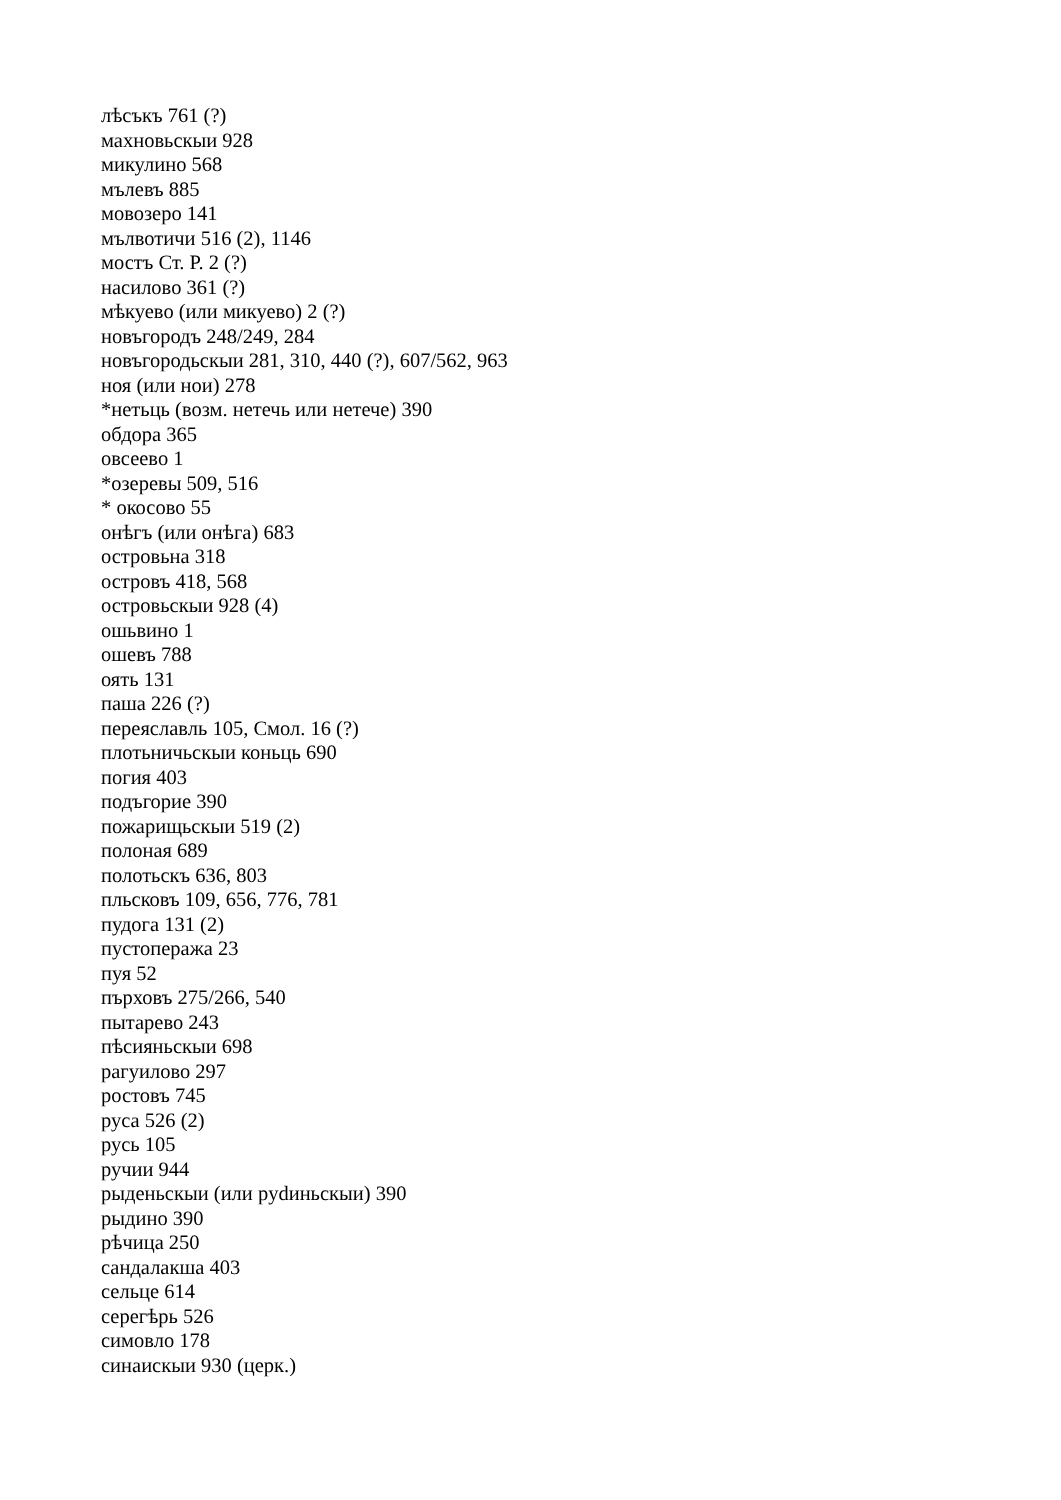лѣсъкъ 761 (?)
махновьскыи 928
микулино 568
мълевъ 885
мовозеро 141
мълвотичи 516 (2), 1146
мостъ Ст. Р. 2 (?)
насилово 361 (?)
мѣкуево (или микуево) 2 (?)
новъгородъ 248/249, 284
новъгородьскыи 281, 310, 440 (?), 607/562, 963
ноя (или нои) 278
*нетьць (возм. нетечь или нетече) 390
обдора 365
овсеево 1
*озеревы 509, 516
* окосово 55
онѣгъ (или онѣга) 683
островьна 318
островъ 418, 568
островьскыи 928 (4)
ошьвино 1
ошевъ 788
оять 131
паша 226 (?)
переяславль 105, Смол. 16 (?)
плотьничьскыи коньць 690
погия 403
подъгорие 390
пожарищьскыи 519 (2)
полоная 689
полотьскъ 636, 803
пльсковъ 109, 656, 776, 781
пудога 131 (2)
пустопеража 23
пуя 52
пърховъ 275/266, 540
пытарево 243
пѣсияньскыи 698
рагуилово 297
ростовъ 745
руса 526 (2)
русь 105
ручии 944
рыденьскыи (или рydиньскыи) 390
рыдино 390
рѣчица 250
сандалакша 403
сельце 614
серегѣрь 526
симовло 178
синаискыи 930 (церк.)